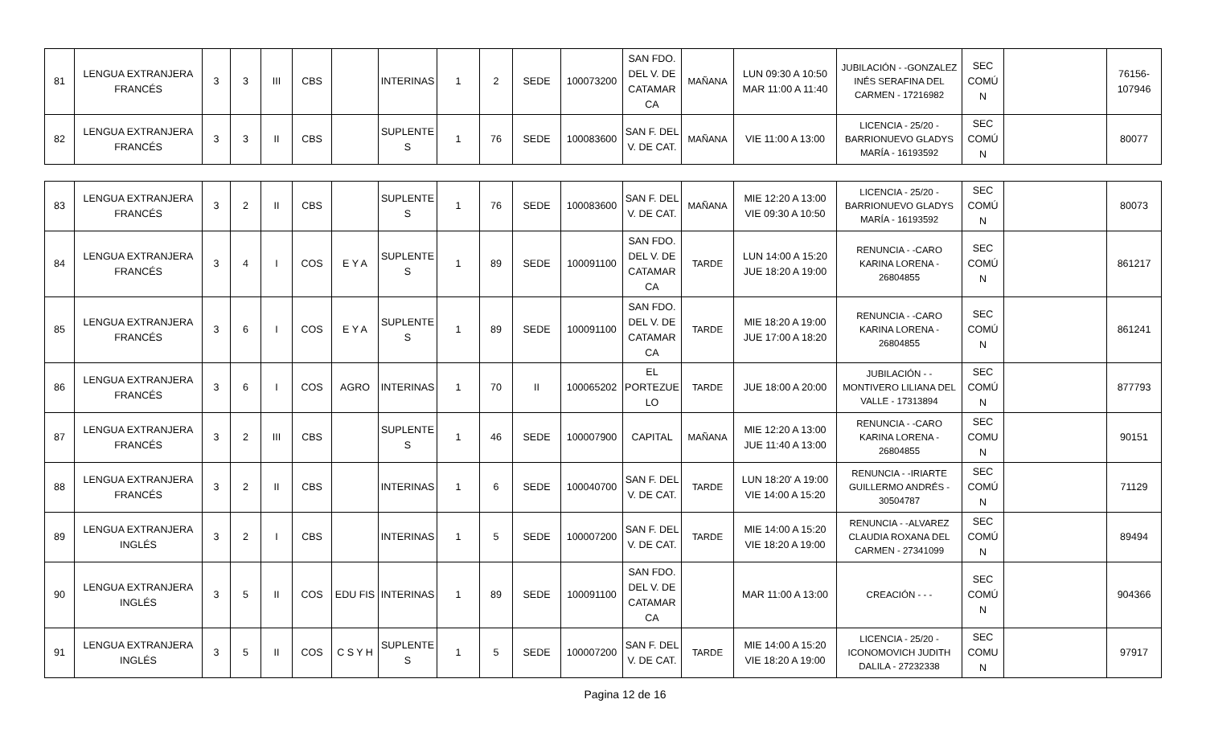| 81 | LENGUA EXTRANJERA FRANCÉS | 3 | 3 | III | CBS | | INTERINAS | 1 | 2 | SEDE | 100073200 | SAN FDO. DEL V. DE CATAMAR CA | MAÑANA | LUN 09:30 A 10:50 MAR 11:00 A 11:40 | JUBILACIÓN - -GONZALEZ INÉS SERAFINA DEL CARMEN - 17216982 | SEC COMÚ N | | 76156-107946 |
| 82 | LENGUA EXTRANJERA FRANCÉS | 3 | 3 | II | CBS | | SUPLENTE S | 1 | 76 | SEDE | 100083600 | SAN F. DEL V. DE CAT. | MAÑANA | VIE 11:00 A 13:00 | LICENCIA - 25/20 - BARRIONUEVO GLADYS MARÍA - 16193592 | SEC COMÚ N | | 80077 |
| 83 | LENGUA EXTRANJERA FRANCÉS | 3 | 2 | II | CBS | | SUPLENTE S | 1 | 76 | SEDE | 100083600 | SAN F. DEL V. DE CAT. | MAÑANA | MIE 12:20 A 13:00 VIE 09:30 A 10:50 | LICENCIA - 25/20 - BARRIONUEVO GLADYS MARÍA - 16193592 | SEC COMÚ N | | 80073 |
| 84 | LENGUA EXTRANJERA FRANCÉS | 3 | 4 | I | COS | E Y A | SUPLENTE S | 1 | 89 | SEDE | 100091100 | SAN FDO. DEL V. DE CATAMAR CA | TARDE | LUN 14:00 A 15:20 JUE 18:20 A 19:00 | RENUNCIA - -CARO KARINA LORENA - 26804855 | SEC COMÚ N | | 861217 |
| 85 | LENGUA EXTRANJERA FRANCÉS | 3 | 6 | I | COS | E Y A | SUPLENTE S | 1 | 89 | SEDE | 100091100 | SAN FDO. DEL V. DE CATAMAR CA | TARDE | MIE 18:20 A 19:00 JUE 17:00 A 18:20 | RENUNCIA - -CARO KARINA LORENA - 26804855 | SEC COMÚ N | | 861241 |
| 86 | LENGUA EXTRANJERA FRANCÉS | 3 | 6 | I | COS | AGRO | INTERINAS | 1 | 70 | II | 100065202 | EL PORTEZUE LO | TARDE | JUE 18:00 A 20:00 | JUBILACIÓN - - MONTIVERO LILIANA DEL VALLE - 17313894 | SEC COMÚ N | | 877793 |
| 87 | LENGUA EXTRANJERA FRANCÉS | 3 | 2 | III | CBS | | SUPLENTE S | 1 | 46 | SEDE | 100007900 | CAPITAL | MAÑANA | MIE 12:20 A 13:00 JUE 11:40 A 13:00 | RENUNCIA - -CARO KARINA LORENA - 26804855 | SEC COMU N | | 90151 |
| 88 | LENGUA EXTRANJERA FRANCÉS | 3 | 2 | II | CBS | | INTERINAS | 1 | 6 | SEDE | 100040700 | SAN F. DEL V. DE CAT. | TARDE | LUN 18:20' A 19:00 VIE 14:00 A 15:20 | RENUNCIA - -IRIARTE GUILLERMO ANDRÉS - 30504787 | SEC COMÚ N | | 71129 |
| 89 | LENGUA EXTRANJERA INGLÉS | 3 | 2 | I | CBS | | INTERINAS | 1 | 5 | SEDE | 100007200 | SAN F. DEL V. DE CAT. | TARDE | MIE 14:00 A 15:20 VIE 18:20 A 19:00 | RENUNCIA - -ALVAREZ CLAUDIA ROXANA DEL CARMEN - 27341099 | SEC COMÚ N | | 89494 |
| 90 | LENGUA EXTRANJERA INGLÉS | 3 | 5 | II | COS | EDU FIS | INTERINAS | 1 | 89 | SEDE | 100091100 | SAN FDO. DEL V. DE CATAMAR CA | | MAR 11:00 A 13:00 | CREACIÓN - - - | SEC COMÚ N | | 904366 |
| 91 | LENGUA EXTRANJERA INGLÉS | 3 | 5 | II | COS | C S Y H | SUPLENTE S | 1 | 5 | SEDE | 100007200 | SAN F. DEL V. DE CAT. | TARDE | MIE 14:00 A 15:20 VIE 18:20 A 19:00 | LICENCIA - 25/20 - ICONOMOVICH JUDITH DALILA - 27232338 | SEC COMU N | | 97917 |
Pagina 12 de 16